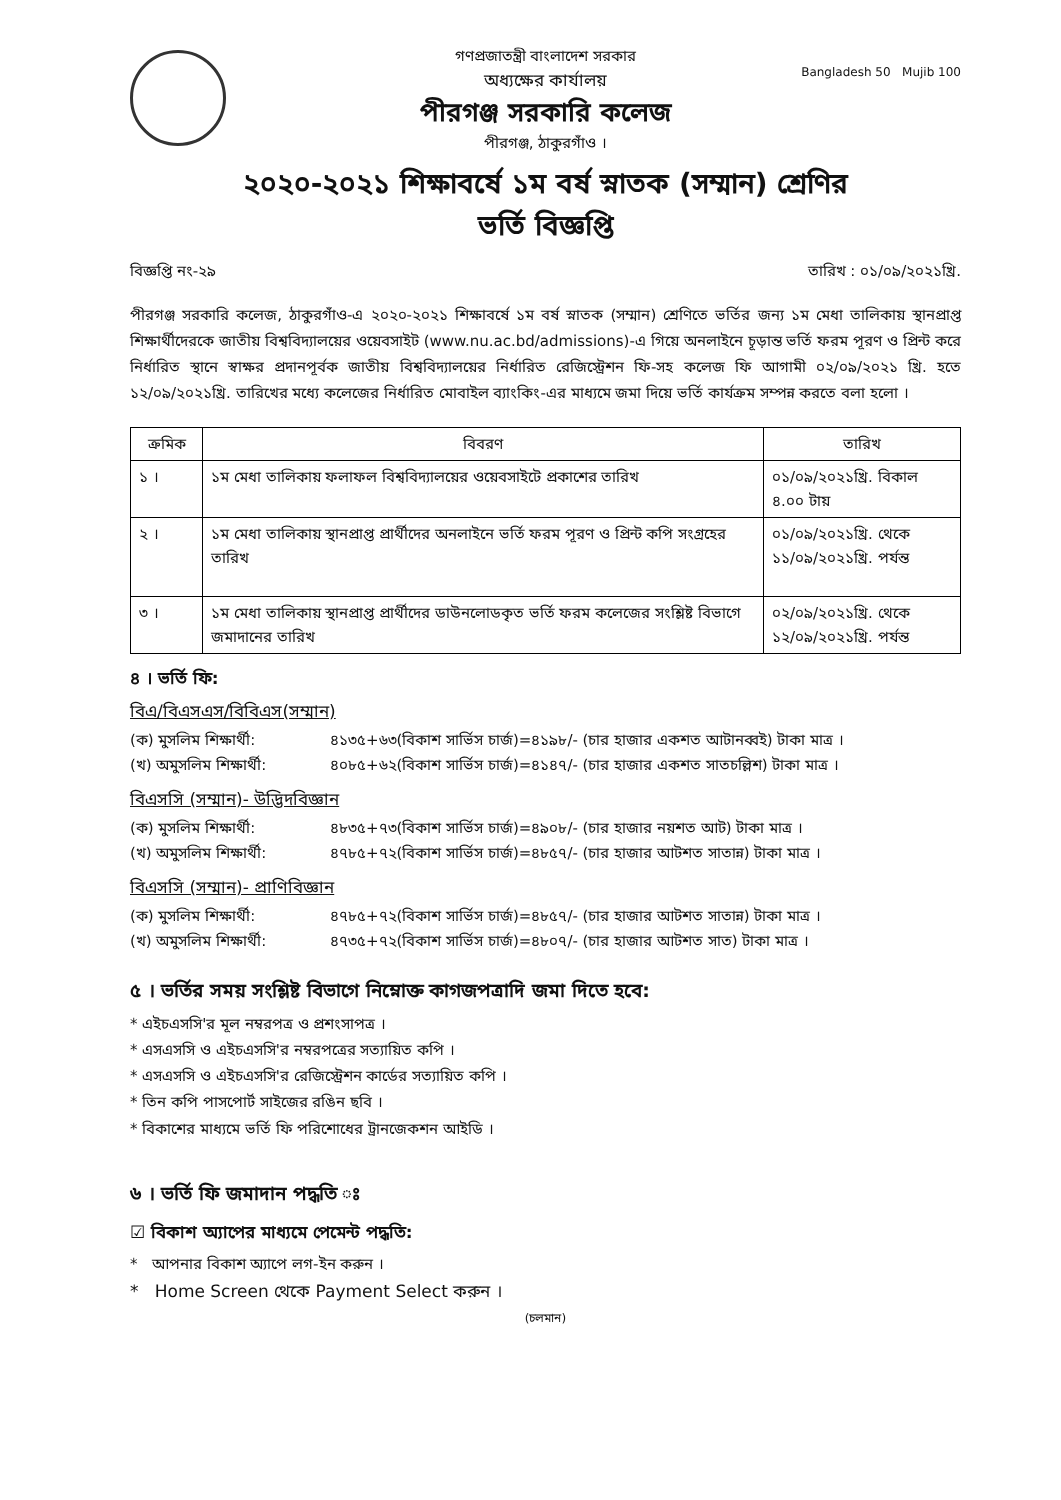Bangladesh 50 Mujib 100
গণপ্রজাতন্ত্রী বাংলাদেশ সরকার
অধ্যক্ষের কার্যালয়
পীরগঞ্জ সরকারি কলেজ
পীরগঞ্জ, ঠাকুরগাঁও ।
২০২০-২০২১ শিক্ষাবর্ষে ১ম বর্ষ স্নাতক (সম্মান) শ্রেণির
ভর্তি বিজ্ঞপ্তি
বিজ্ঞপ্তি নং-২৯ তারিখ : ০১/০৯/২০২১খ্রি.
পীরগঞ্জ সরকারি কলেজ, ঠাকুরগাঁও-এ ২০২০-২০২১ শিক্ষাবর্ষে ১ম বর্ষ স্নাতক (সম্মান) শ্রেণিতে ভর্তির জন্য ১ম মেধা তালিকায় স্থানপ্রাপ্ত শিক্ষার্থীদেরকে জাতীয় বিশ্ববিদ্যালয়ের ওয়েবসাইট (www.nu.ac.bd/admissions)-এ গিয়ে অনলাইনে চূড়ান্ত ভর্তি ফরম পূরণ ও প্রিন্ট করে নির্ধারিত স্থানে স্বাক্ষর প্রদানপূর্বক জাতীয় বিশ্ববিদ্যালয়ের নির্ধারিত রেজিস্ট্রেশন ফি-সহ কলেজ ফি আগামী ০২/০৯/২০২১ খ্রি. হতে ১২/০৯/২০২১খ্রি. তারিখের মধ্যে কলেজের নির্ধারিত মোবাইল ব্যাংকিং-এর মাধ্যমে জমা দিয়ে ভর্তি কার্যক্রম সম্পন্ন করতে বলা হলো ।
| ক্রমিক | বিবরণ | তারিখ |
| --- | --- | --- |
| ১ । | ১ম মেধা তালিকায় ফলাফল বিশ্ববিদ্যালয়ের ওয়েবসাইটে প্রকাশের তারিখ | ০১/০৯/২০২১খ্রি. বিকাল ৪.০০ টায় |
| ২ । | ১ম মেধা তালিকায় স্থানপ্রাপ্ত প্রার্থীদের অনলাইনে ভর্তি ফরম পূরণ ও প্রিন্ট কপি সংগ্রহের তারিখ | ০১/০৯/২০২১খ্রি. থেকে ১১/০৯/২০২১খ্রি. পর্যন্ত |
| ৩ । | ১ম মেধা তালিকায় স্থানপ্রাপ্ত প্রার্থীদের ডাউনলোডকৃত ভর্তি ফরম কলেজের সংশ্লিষ্ট বিভাগে জমাদানের তারিখ | ০২/০৯/২০২১খ্রি. থেকে ১২/০৯/২০২১খ্রি. পর্যন্ত |
৪ । ভর্তি ফি:
বিএ/বিএসএস/বিবিএস(সম্মান)
(ক) মুসলিম শিক্ষার্থী: ৪১৩৫+৬৩(বিকাশ সার্ভিস চার্জ)=৪১৯৮/- (চার হাজার একশত আটানব্বই) টাকা মাত্র ।
(খ) অমুসলিম শিক্ষার্থী: ৪০৮৫+৬২(বিকাশ সার্ভিস চার্জ)=৪১৪৭/- (চার হাজার একশত সাতচল্লিশ) টাকা মাত্র ।
বিএসসি (সম্মান)- উদ্ভিদবিজ্ঞান
(ক) মুসলিম শিক্ষার্থী: ৪৮৩৫+৭৩(বিকাশ সার্ভিস চার্জ)=৪৯০৮/- (চার হাজার নয়শত আট) টাকা মাত্র ।
(খ) অমুসলিম শিক্ষার্থী: ৪৭৮৫+৭২(বিকাশ সার্ভিস চার্জ)=৪৮৫৭/- (চার হাজার আটশত সাতান্ন) টাকা মাত্র ।
বিএসসি (সম্মান)- প্রাণিবিজ্ঞান
(ক) মুসলিম শিক্ষার্থী: ৪৭৮৫+৭২(বিকাশ সার্ভিস চার্জ)=৪৮৫৭/- (চার হাজার আটশত সাতান্ন) টাকা মাত্র ।
(খ) অমুসলিম শিক্ষার্থী: ৪৭৩৫+৭২(বিকাশ সার্ভিস চার্জ)=৪৮০৭/- (চার হাজার আটশত সাত) টাকা মাত্র ।
৫ । ভর্তির সময় সংশ্লিষ্ট বিভাগে নিম্নোক্ত কাগজপত্রাদি জমা দিতে হবে:
* এইচএসসি'র মূল নম্বরপত্র ও প্রশংসাপত্র ।
* এসএসসি ও এইচএসসি'র নম্বরপত্রের সত্যায়িত কপি ।
* এসএসসি ও এইচএসসি'র রেজিস্ট্রেশন কার্ডের সত্যায়িত কপি ।
* তিন কপি পাসপোর্ট সাইজের রঙিন ছবি ।
* বিকাশের মাধ্যমে ভর্তি ফি পরিশোধের ট্রানজেকশন আইডি ।
৬ । ভর্তি ফি জমাদান পদ্ধতি ঃ
☑ বিকাশ অ্যাপের মাধ্যমে পেমেন্ট পদ্ধতি:
* আপনার বিকাশ অ্যাপে লগ-ইন করুন ।
* Home Screen থেকে Payment Select করুন ।
(চলমান)